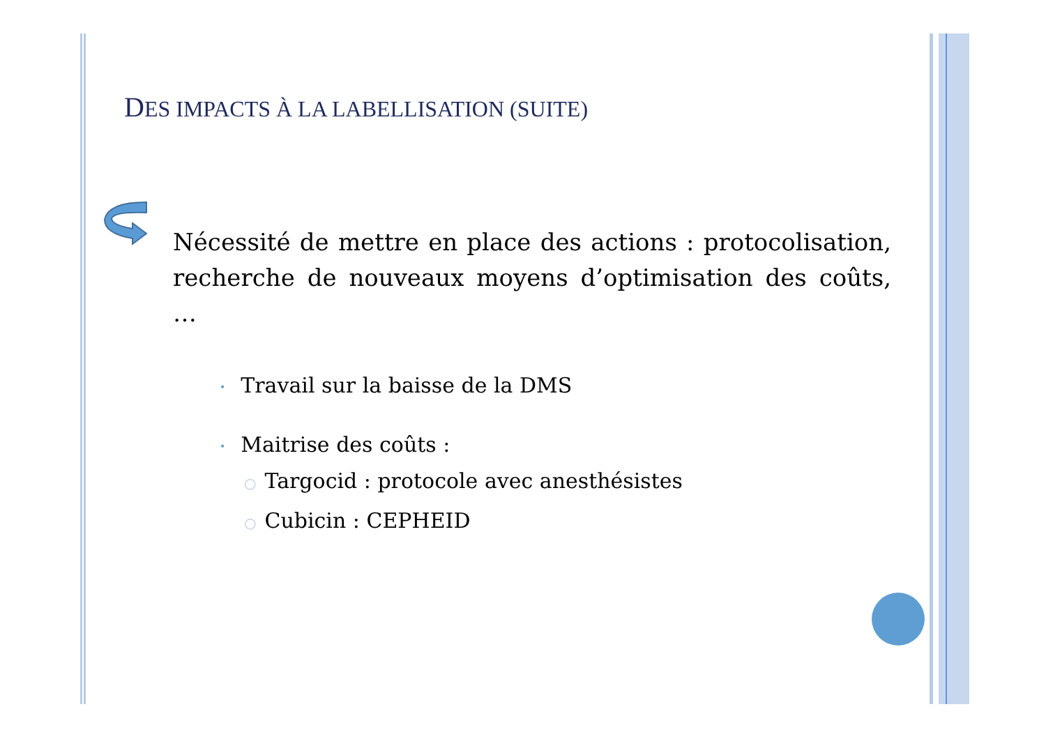DES IMPACTS À LA LABELLISATION (SUITE)
Nécessité de mettre en place des actions : protocolisation, recherche de nouveaux moyens d’optimisation des coûts, …
• Travail sur la baisse de la DMS
• Maitrise des coûts :
○ Targocid : protocole avec anesthésistes
○ Cubicin : CEPHEID